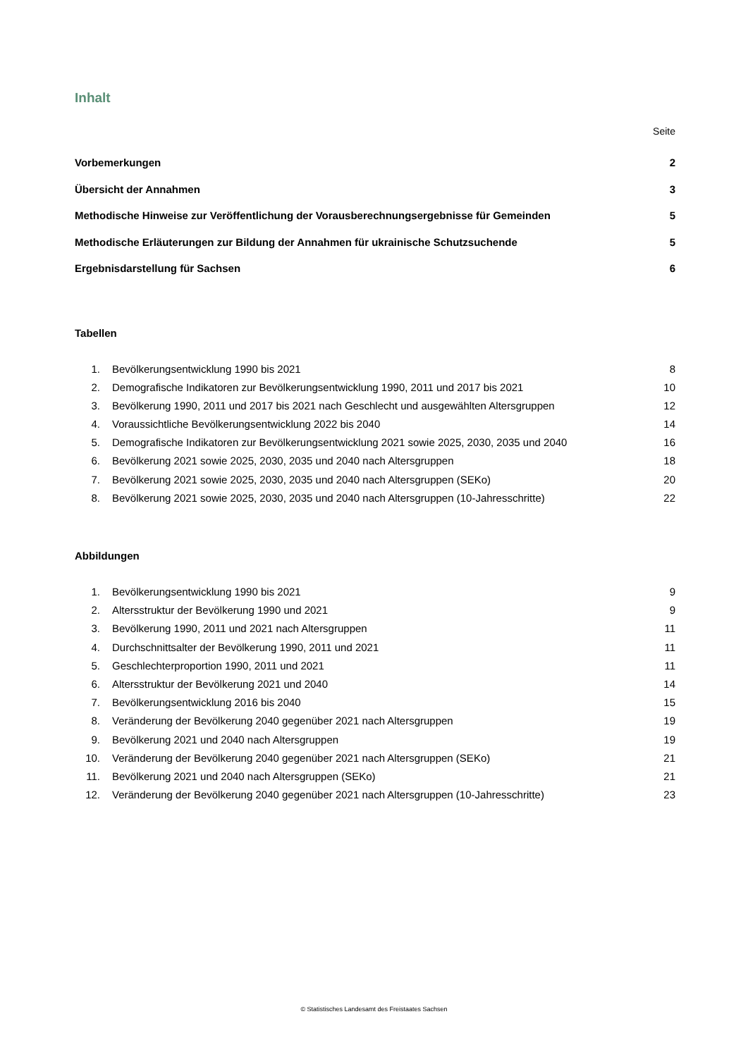Inhalt
Seite
Vorbemerkungen 2
Übersicht der Annahmen 3
Methodische Hinweise zur Veröffentlichung der Vorausberechnungsergebnisse für Gemeinden 5
Methodische Erläuterungen zur Bildung der Annahmen für ukrainische Schutzsuchende 5
Ergebnisdarstellung für Sachsen 6
Tabellen
1. Bevölkerungsentwicklung 1990 bis 2021 8
2. Demografische Indikatoren zur Bevölkerungsentwicklung 1990, 2011 und 2017 bis 2021 10
3. Bevölkerung 1990, 2011 und 2017 bis 2021 nach Geschlecht und ausgewählten Altersgruppen 12
4. Voraussichtliche Bevölkerungsentwicklung 2022 bis 2040 14
5. Demografische Indikatoren zur Bevölkerungsentwicklung 2021 sowie 2025, 2030, 2035 und 2040 16
6. Bevölkerung 2021 sowie 2025, 2030, 2035 und 2040 nach Altersgruppen 18
7. Bevölkerung 2021 sowie 2025, 2030, 2035 und 2040 nach Altersgruppen (SEKo) 20
8. Bevölkerung 2021 sowie 2025, 2030, 2035 und 2040 nach Altersgruppen (10-Jahresschritte) 22
Abbildungen
1. Bevölkerungsentwicklung 1990 bis 2021 9
2. Altersstruktur der Bevölkerung 1990 und 2021 9
3. Bevölkerung 1990, 2011 und 2021 nach Altersgruppen 11
4. Durchschnittsalter der Bevölkerung 1990, 2011 und 2021 11
5. Geschlechterproportion 1990, 2011 und 2021 11
6. Altersstruktur der Bevölkerung 2021 und 2040 14
7. Bevölkerungsentwicklung 2016 bis 2040 15
8. Veränderung der Bevölkerung 2040 gegenüber 2021 nach Altersgruppen 19
9. Bevölkerung 2021 und 2040 nach Altersgruppen 19
10. Veränderung der Bevölkerung 2040 gegenüber 2021 nach Altersgruppen (SEKo) 21
11. Bevölkerung 2021 und 2040 nach Altersgruppen (SEKo) 21
12. Veränderung der Bevölkerung 2040 gegenüber 2021 nach Altersgruppen (10-Jahresschritte) 23
© Statistisches Landesamt des Freistaates Sachsen